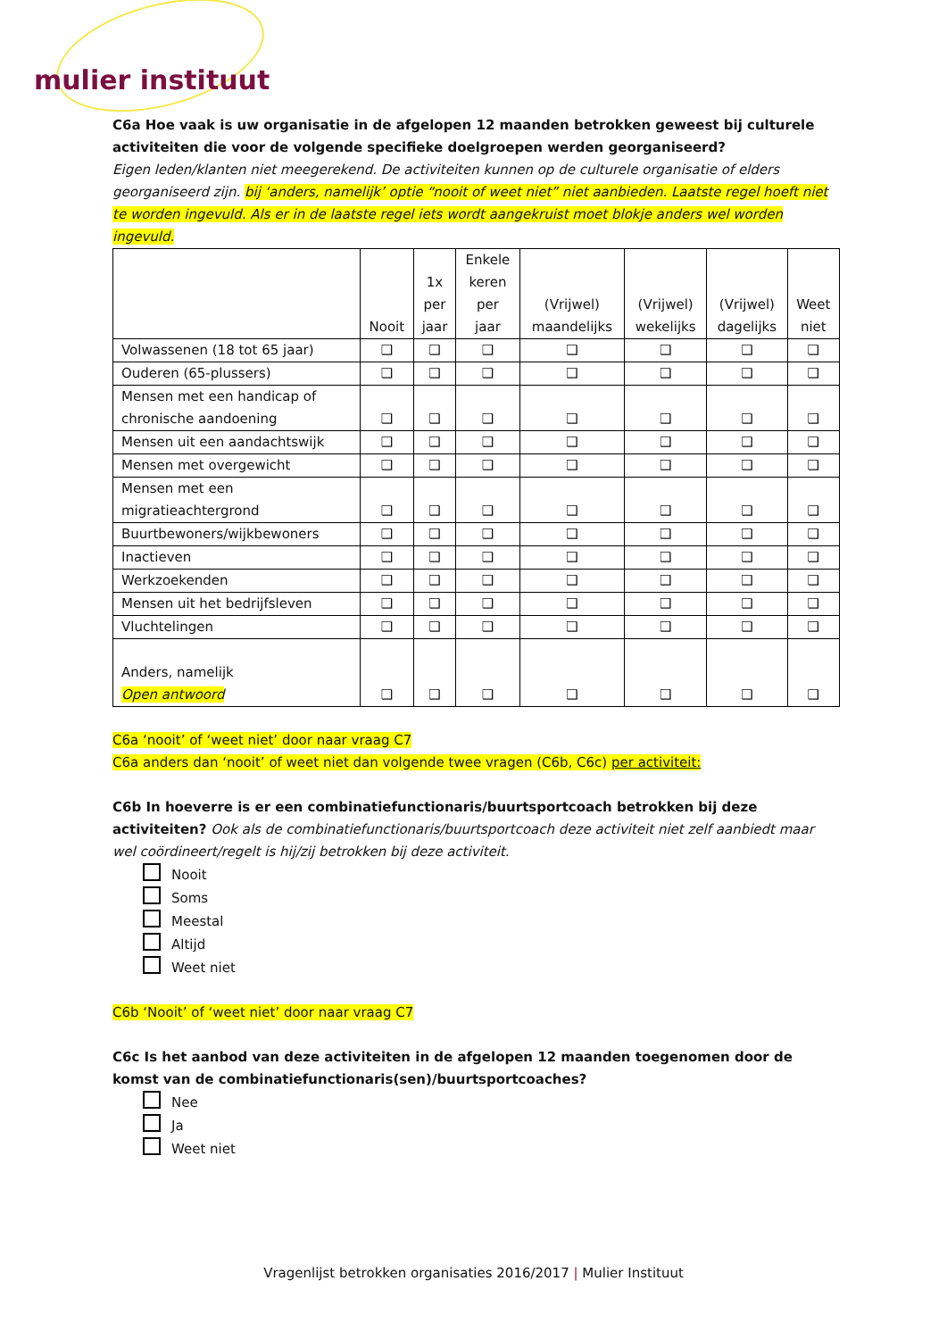mulier instituut
C6a Hoe vaak is uw organisatie in de afgelopen 12 maanden betrokken geweest bij culturele activiteiten die voor de volgende specifieke doelgroepen werden georganiseerd?
Eigen leden/klanten niet meegerekend. De activiteiten kunnen op de culturele organisatie of elders georganiseerd zijn. bij ‘anders, namelijk’ optie “nooit of weet niet” niet aanbieden. Laatste regel hoeft niet te worden ingevuld. Als er in de laatste regel iets wordt aangekruist moet blokje anders wel worden ingevuld.
| | Nooit | 1x per jaar | Enkele keren per jaar | (Vrijwel) maandelijks | (Vrijwel) wekelijks | (Vrijwel) dagelijks | Weet niet |
| --- | --- | --- | --- | --- | --- | --- | --- |
| Volwassenen (18 tot 65 jaar) | ❑ | ❑ | ❑ | ❑ | ❑ | ❑ | ❑ |
| Ouderen (65-plussers) | ❑ | ❑ | ❑ | ❑ | ❑ | ❑ | ❑ |
| Mensen met een handicap of chronische aandoening | ❑ | ❑ | ❑ | ❑ | ❑ | ❑ | ❑ |
| Mensen uit een aandachtswijk | ❑ | ❑ | ❑ | ❑ | ❑ | ❑ | ❑ |
| Mensen met overgewicht | ❑ | ❑ | ❑ | ❑ | ❑ | ❑ | ❑ |
| Mensen met een migratieachtergrond | ❑ | ❑ | ❑ | ❑ | ❑ | ❑ | ❑ |
| Buurtbewoners/wijkbewoners | ❑ | ❑ | ❑ | ❑ | ❑ | ❑ | ❑ |
| Inactieven | ❑ | ❑ | ❑ | ❑ | ❑ | ❑ | ❑ |
| Werkzoekenden | ❑ | ❑ | ❑ | ❑ | ❑ | ❑ | ❑ |
| Mensen uit het bedrijfsleven | ❑ | ❑ | ❑ | ❑ | ❑ | ❑ | ❑ |
| Vluchtelingen | ❑ | ❑ | ❑ | ❑ | ❑ | ❑ | ❑ |
| Anders, namelijk Open antwoord | ❑ | ❑ | ❑ | ❑ | ❑ | ❑ | ❑ |
C6a ‘nooit’ of ‘weet niet’ door naar vraag C7
C6a anders dan ‘nooit’ of weet niet dan volgende twee vragen (C6b, C6c) per activiteit:
C6b In hoeverre is er een combinatiefunctionaris/buurtsportcoach betrokken bij deze activiteiten? Ook als de combinatiefunctionaris/buurtsportcoach deze activiteit niet zelf aanbiedt maar wel coördineert/regelt is hij/zij betrokken bij deze activiteit.
Nooit
Soms
Meestal
Altijd
Weet niet
C6b ‘Nooit’ of ‘weet niet’ door naar vraag C7
C6c Is het aanbod van deze activiteiten in de afgelopen 12 maanden toegenomen door de komst van de combinatiefunctionaris(sen)/buurtsportcoaches?
Nee
Ja
Weet niet
Vragenlijst betrokken organisaties 2016/2017 | Mulier Instituut